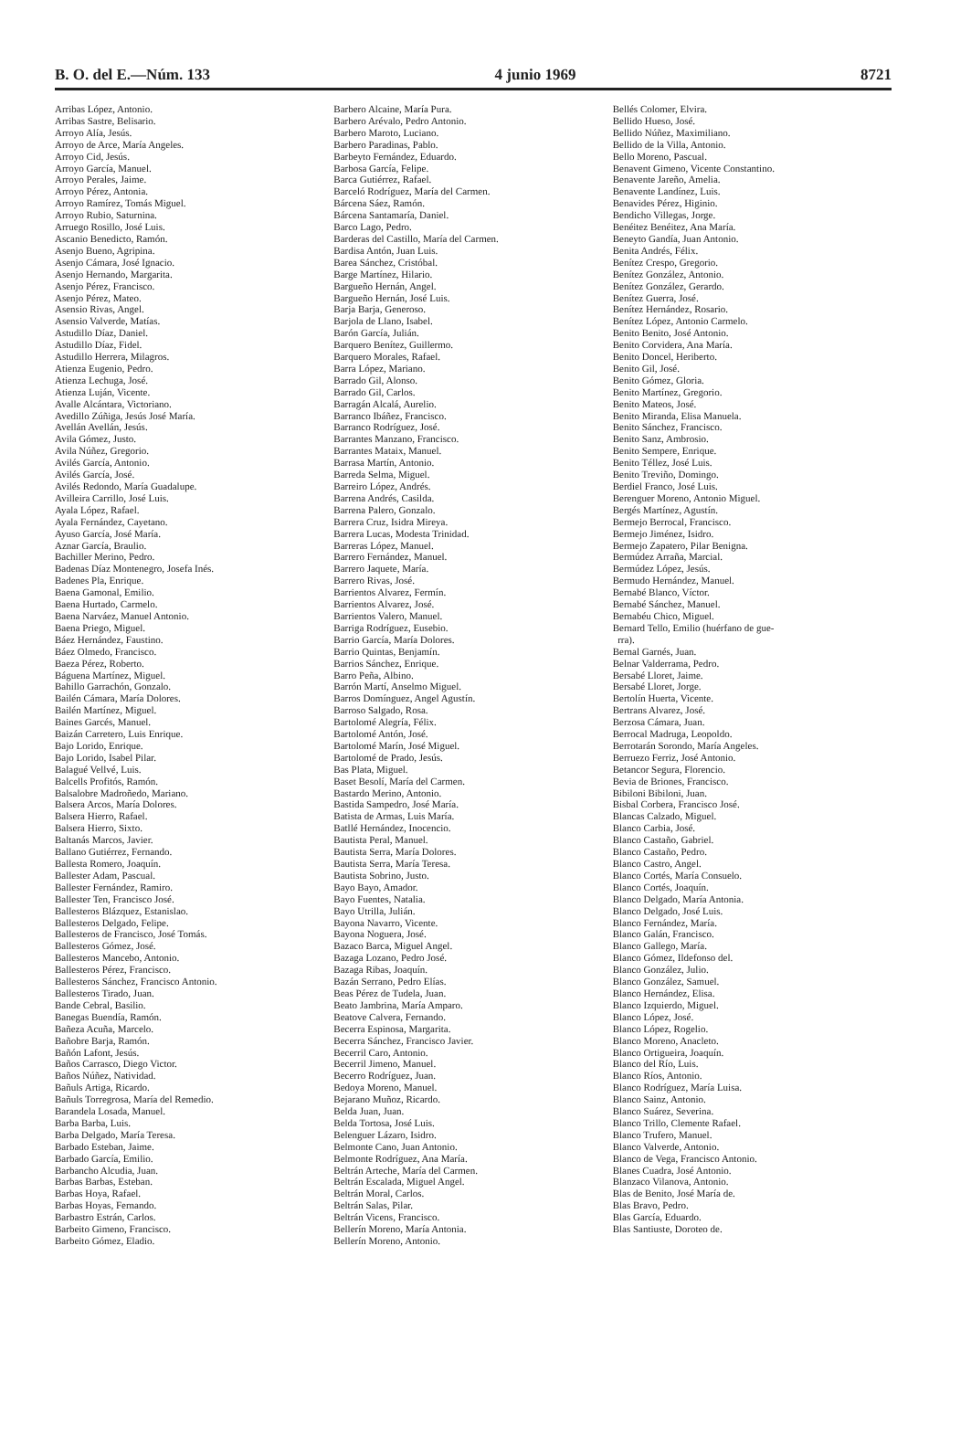B. O. del E.—Núm. 133 4 junio 1969 8721
Arribas López, Antonio.
Arribas Sastre, Belisario.
Arroyo Alía, Jesús.
Arroyo de Arce, María Angeles.
Arroyo Cid, Jesús.
Arroyo García, Manuel.
Arroyo Perales, Jaime.
Arroyo Pérez, Antonia.
Arroyo Ramírez, Tomás Miguel.
Arroyo Rubio, Saturnina.
Arruego Rosillo, José Luis.
Ascanio Benedicto, Ramón.
Asenjo Bueno, Agripina.
Asenjo Cámara, José Ignacio.
Asenjo Hernando, Margarita.
Asenjo Pérez, Francisco.
Asenjo Pérez, Mateo.
Asensio Rivas, Angel.
Asensio Valverde, Matías.
Astudillo Díaz, Daniel.
Astudillo Díaz, Fidel.
Astudillo Herrera, Milagros.
Atienza Eugenio, Pedro.
Atienza Lechuga, José.
Atienza Luján, Vicente.
Avalle Alcántara, Victoriano.
Avedillo Zúñiga, Jesús José María.
Avellán Avellán, Jesús.
Avila Gómez, Justo.
Avila Núñez, Gregorio.
Avilés García, Antonio.
Avilés García, José.
Avilés Redondo, María Guadalupe.
Avilleira Carrillo, José Luis.
Ayala López, Rafael.
Ayala Fernández, Cayetano.
Ayuso García, José María.
Aznar García, Braulio.
Bachiller Merino, Pedro.
Badenas Díaz Montenegro, Josefa Inés.
Badenes Pla, Enrique.
Baena Gamonal, Emilio.
Baena Hurtado, Carmelo.
Baena Narváez, Manuel Antonio.
Baena Priego, Miguel.
Báez Hernández, Faustino.
Báez Olmedo, Francisco.
Baeza Pérez, Roberto.
Báguena Martínez, Miguel.
Bahillo Garrachón, Gonzalo.
Bailén Cámara, María Dolores.
Bailén Martínez, Miguel.
Baines Garcés, Manuel.
Baizán Carretero, Luis Enrique.
Bajo Lorido, Enrique.
Bajo Lorido, Isabel Pilar.
Balagué Vellvé, Luis.
Balcells Profitós, Ramón.
Balsalobre Madroñedo, Mariano.
Balsera Arcos, María Dolores.
Balsera Hierro, Rafael.
Balsera Hierro, Sixto.
Baltanás Marcos, Javier.
Ballano Gutiérrez, Fernando.
Ballesta Romero, Joaquín.
Ballester Adam, Pascual.
Ballester Fernández, Ramiro.
Ballester Ten, Francisco José.
Ballesteros Blázquez, Estanislao.
Ballesteros Delgado, Felipe.
Ballesteros de Francisco, José Tomás.
Ballesteros Gómez, José.
Ballesteros Mancebo, Antonio.
Ballesteros Pérez, Francisco.
Ballesteros Sánchez, Francisco Antonio.
Ballesteros Tirado, Juan.
Bande Cebral, Basilio.
Banegas Buendía, Ramón.
Bañeza Acuña, Marcelo.
Bañobre Barja, Ramón.
Bañón Lafont, Jesús.
Baños Carrasco, Diego Victor.
Baños Núñez, Natividad.
Bañuls Artiga, Ricardo.
Bañuls Torregrosa, María del Remedio.
Barandela Losada, Manuel.
Barba Barba, Luis.
Barba Delgado, María Teresa.
Barbado Esteban, Jaime.
Barbado García, Emilio.
Barbancho Alcudia, Juan.
Barbas Barbas, Esteban.
Barbas Hoya, Rafael.
Barbas Hoyas, Fernando.
Barbastro Estrán, Carlos.
Barbeito Gimeno, Francisco.
Barbeito Gómez, Eladio.
Barbero Alcaine, María Pura.
Barbero Arévalo, Pedro Antonio.
Barbero Maroto, Luciano.
Barbero Paradinas, Pablo.
Barbeyto Fernández, Eduardo.
Barbosa García, Felipe.
Barca Gutiérrez, Rafael.
Barceló Rodríguez, María del Carmen.
Bárcena Sáez, Ramón.
Bárcena Santamaría, Daniel.
Barco Lago, Pedro.
Barderas del Castillo, María del Carmen.
Bardisa Antón, Juan Luis.
Barea Sánchez, Cristóbal.
Barge Martínez, Hilario.
Bargueño Hernán, Angel.
Bargueño Hernán, José Luis.
Barja Barja, Generoso.
Barjola de Llano, Isabel.
Barón García, Julián.
Barquero Benítez, Guillermo.
Barquero Morales, Rafael.
Barra López, Mariano.
Barrado Gil, Alonso.
Barrado Gil, Carlos.
Barragán Alcalá, Aurelio.
Barranco Ibáñez, Francisco.
Barranco Rodríguez, José.
Barrantes Manzano, Francisco.
Barrantes Mataix, Manuel.
Barrasa Martín, Antonio.
Barreda Selma, Miguel.
Barreiro López, Andrés.
Barrena Andrés, Casilda.
Barrena Palero, Gonzalo.
Barrera Cruz, Isidra Mireya.
Barrera Lucas, Modesta Trinidad.
Barreras López, Manuel.
Barrero Fernández, Manuel.
Barrero Jaquete, María.
Barrero Rivas, José.
Barrientos Alvarez, Fermín.
Barrientos Alvarez, José.
Barrientos Valero, Manuel.
Barriga Rodríguez, Eusebio.
Barrio García, María Dolores.
Barrio Quintas, Benjamín.
Barrios Sánchez, Enrique.
Barro Peña, Albino.
Barrón Martí, Anselmo Miguel.
Barros Domínguez, Angel Agustín.
Barroso Salgado, Rosa.
Bartolomé Alegría, Félix.
Bartolomé Antón, José.
Bartolomé Marín, José Miguel.
Bartolomé de Prado, Jesús.
Bas Plata, Miguel.
Baset Besolí, María del Carmen.
Bastardo Merino, Antonio.
Bastida Sampedro, José María.
Batista de Armas, Luis María.
Batllé Hernández, Inocencio.
Bautista Peral, Manuel.
Bautista Serra, María Dolores.
Bautista Serra, María Teresa.
Bautista Sobrino, Justo.
Bayo Bayo, Amador.
Bayo Fuentes, Natalia.
Bayo Utrilla, Julián.
Bayona Navarro, Vicente.
Bayona Noguera, José.
Bazaco Barca, Miguel Angel.
Bazaga Lozano, Pedro José.
Bazaga Ribas, Joaquín.
Bazán Serrano, Pedro Elías.
Beas Pérez de Tudela, Juan.
Beato Jambrina, María Amparo.
Beatove Calvera, Fernando.
Becerra Espinosa, Margarita.
Becerra Sánchez, Francisco Javier.
Becerril Caro, Antonio.
Becerril Jimeno, Manuel.
Becerro Rodríguez, Juan.
Bedoya Moreno, Manuel.
Bejarano Muñoz, Ricardo.
Belda Juan, Juan.
Belda Tortosa, José Luis.
Belenguer Lázaro, Isidro.
Belmonte Cano, Juan Antonio.
Belmonte Rodríguez, Ana María.
Beltrán Arteche, María del Carmen.
Beltrán Escalada, Miguel Angel.
Beltrán Moral, Carlos.
Beltrán Salas, Pilar.
Beltrán Vicens, Francisco.
Bellerín Moreno, María Antonia.
Bellerín Moreno, Antonio.
Bellés Colomer, Elvira.
Bellido Hueso, José.
Bellido Núñez, Maximiliano.
Bellido de la Villa, Antonio.
Bello Moreno, Pascual.
Benavent Gimeno, Vicente Constantino.
Benavente Jareño, Amelia.
Benavente Landínez, Luis.
Benavides Pérez, Higinio.
Bendicho Villegas, Jorge.
Benéitez Benéitez, Ana María.
Beneyto Gandía, Juan Antonio.
Benita Andrés, Félix.
Benítez Crespo, Gregorio.
Benítez González, Antonio.
Benítez González, Gerardo.
Benítez Guerra, José.
Benítez Hernández, Rosario.
Benítez López, Antonio Carmelo.
Benito Benito, José Antonio.
Benito Corvidera, Ana María.
Benito Doncel, Heriberto.
Benito Gil, José.
Benito Gómez, Gloria.
Benito Martínez, Gregorio.
Benito Mateos, José.
Benito Miranda, Elisa Manuela.
Benito Sánchez, Francisco.
Benito Sanz, Ambrosio.
Benito Sempere, Enrique.
Benito Téllez, José Luis.
Benito Treviño, Domingo.
Berdiel Franco, José Luis.
Berenguer Moreno, Antonio Miguel.
Bergés Martínez, Agustín.
Bermejo Berrocal, Francisco.
Bermejo Jiménez, Isidro.
Bermejo Zapatero, Pilar Benigna.
Bermúdez Arraña, Marcial.
Bermúdez López, Jesús.
Bermudo Hernández, Manuel.
Bernabé Blanco, Víctor.
Bernabé Sánchez, Manuel.
Bernabéu Chico, Miguel.
Bernard Tello, Emilio (huérfano de gue-
rra).
Bernal Garnés, Juan.
Belnar Valderrama, Pedro.
Bersabé Lloret, Jaime.
Bersabé Lloret, Jorge.
Bertolín Huerta, Vicente.
Bertrans Alvarez, José.
Berzosa Cámara, Juan.
Berrocal Madruga, Leopoldo.
Berrotarán Sorondo, María Angeles.
Berruezo Ferriz, José Antonio.
Betancor Segura, Florencio.
Bevia de Briones, Francisco.
Bibiloni Bibiloni, Juan.
Bisbal Corbera, Francisco José.
Blancas Calzado, Miguel.
Blanco Carbia, José.
Blanco Castaño, Gabriel.
Blanco Castaño, Pedro.
Blanco Castro, Angel.
Blanco Cortés, María Consuelo.
Blanco Cortés, Joaquín.
Blanco Delgado, María Antonia.
Blanco Delgado, José Luis.
Blanco Fernández, María.
Blanco Galán, Francisco.
Blanco Gallego, María.
Blanco Gómez, Ildefonso del.
Blanco González, Julio.
Blanco González, Samuel.
Blanco Hernández, Elisa.
Blanco Izquierdo, Miguel.
Blanco López, José.
Blanco López, Rogelio.
Blanco Moreno, Anacleto.
Blanco Ortigueira, Joaquín.
Blanco del Río, Luis.
Blanco Ríos, Antonio.
Blanco Rodríguez, María Luisa.
Blanco Sainz, Antonio.
Blanco Suárez, Severina.
Blanco Trillo, Clemente Rafael.
Blanco Trufero, Manuel.
Blanco Valverde, Antonio.
Blanco de Vega, Francisco Antonio.
Blanes Cuadra, José Antonio.
Blanzaco Vilanova, Antonio.
Blas de Benito, José María de.
Blas Bravo, Pedro.
Blas García, Eduardo.
Blas Santiuste, Doroteo de.